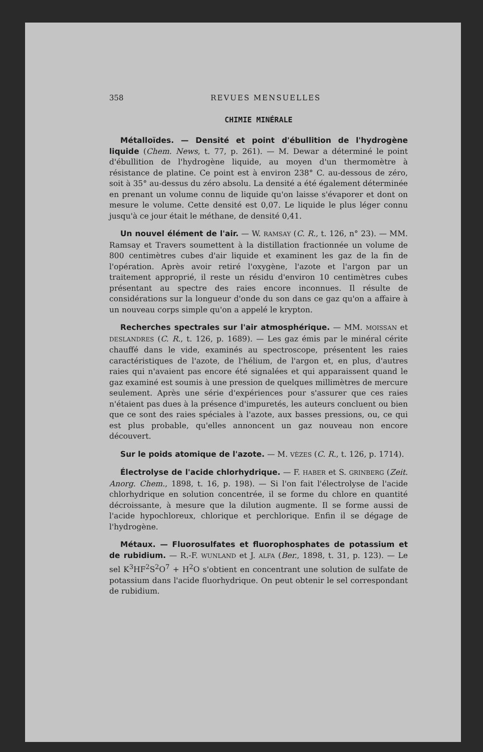358 REVUES MENSUELLES
CHIMIE MINÉRALE
Métalloïdes. — Densité et point d'ébullition de l'hydrogène liquide (Chem. News, t. 77, p. 261). — M. Dewar a déterminé le point d'ébullition de l'hydrogène liquide, au moyen d'un thermomètre à résistance de platine. Ce point est à environ 238° C. au-dessous de zéro, soit à 35° au-dessus du zéro absolu. La densité a été également déterminée en prenant un volume connu de liquide qu'on laisse s'évaporer et dont on mesure le volume. Cette densité est 0,07. Le liquide le plus léger connu jusqu'à ce jour était le méthane, de densité 0,41.
Un nouvel élément de l'air. — W. RAMSAY (C. R., t. 126, n° 23). — MM. Ramsay et Travers soumettent à la distillation fractionnée un volume de 800 centimètres cubes d'air liquide et examinent les gaz de la fin de l'opération. Après avoir retiré l'oxygène, l'azote et l'argon par un traitement approprié, il reste un résidu d'environ 10 centimètres cubes présentant au spectre des raies encore inconnues. Il résulte de considérations sur la longueur d'onde du son dans ce gaz qu'on a affaire à un nouveau corps simple qu'on a appelé le krypton.
Recherches spectrales sur l'air atmosphérique. — MM. MOISSAN et DESLANDRES (C. R., t. 126, p. 1689). — Les gaz émis par le minéral cérite chauffé dans le vide, examinés au spectroscope, présentent les raies caractéristiques de l'azote, de l'hélium, de l'argon et, en plus, d'autres raies qui n'avaient pas encore été signalées et qui apparaissent quand le gaz examiné est soumis à une pression de quelques millimètres de mercure seulement. Après une série d'expériences pour s'assurer que ces raies n'étaient pas dues à la présence d'impuretés, les auteurs concluent ou bien que ce sont des raies spéciales à l'azote, aux basses pressions, ou, ce qui est plus probable, qu'elles annoncent un gaz nouveau non encore découvert.
Sur le poids atomique de l'azote. — M. VÈZES (C. R., t. 126, p. 1714).
Électrolyse de l'acide chlorhydrique. — F. HABER et S. GRINBERG (Zeit. Anorg. Chem., 1898, t. 16, p. 198). — Si l'on fait l'électrolyse de l'acide chlorhydrique en solution concentrée, il se forme du chlore en quantité décroissante, à mesure que la dilution augmente. Il se forme aussi de l'acide hypochloreux, chlorique et perchlorique. Enfin il se dégage de l'hydrogène.
Métaux. — Fluorosulfates et fluorophosphates de potassium et de rubidium. — R.-F. WUNLAND et J. ALFA (Ber., 1898, t. 31, p. 123). — Le sel K<sup>3</sup>HF<sup>2</sup>S<sup>2</sup>O<sup>7</sup> + H<sup>2</sup>O s'obtient en concentrant une solution de sulfate de potassium dans l'acide fluorhydrique. On peut obtenir le sel correspondant de rubidium.